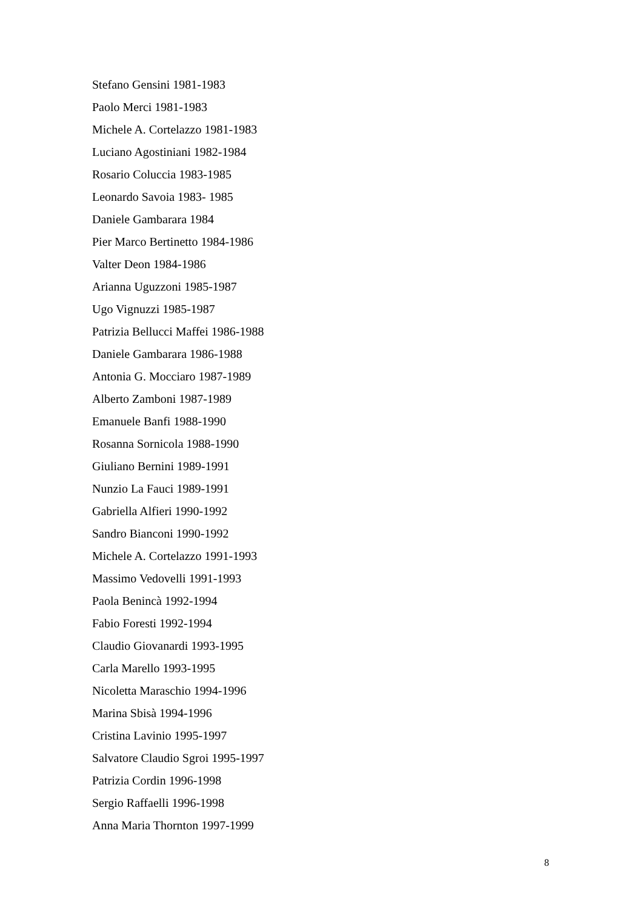Stefano Gensini 1981-1983
Paolo Merci 1981-1983
Michele A. Cortelazzo 1981-1983
Luciano Agostiniani 1982-1984
Rosario Coluccia 1983-1985
Leonardo Savoia 1983- 1985
Daniele Gambarara 1984
Pier Marco Bertinetto 1984-1986
Valter Deon 1984-1986
Arianna Uguzzoni 1985-1987
Ugo Vignuzzi 1985-1987
Patrizia Bellucci Maffei 1986-1988
Daniele Gambarara 1986-1988
Antonia G. Mocciaro 1987-1989
Alberto Zamboni 1987-1989
Emanuele Banfi 1988-1990
Rosanna Sornicola 1988-1990
Giuliano Bernini 1989-1991
Nunzio La Fauci 1989-1991
Gabriella Alfieri 1990-1992
Sandro Bianconi 1990-1992
Michele A. Cortelazzo 1991-1993
Massimo Vedovelli 1991-1993
Paola Benincà 1992-1994
Fabio Foresti 1992-1994
Claudio Giovanardi 1993-1995
Carla Marello 1993-1995
Nicoletta Maraschio 1994-1996
Marina Sbisà 1994-1996
Cristina Lavinio 1995-1997
Salvatore Claudio Sgroi 1995-1997
Patrizia Cordin 1996-1998
Sergio Raffaelli 1996-1998
Anna Maria Thornton 1997-1999
8